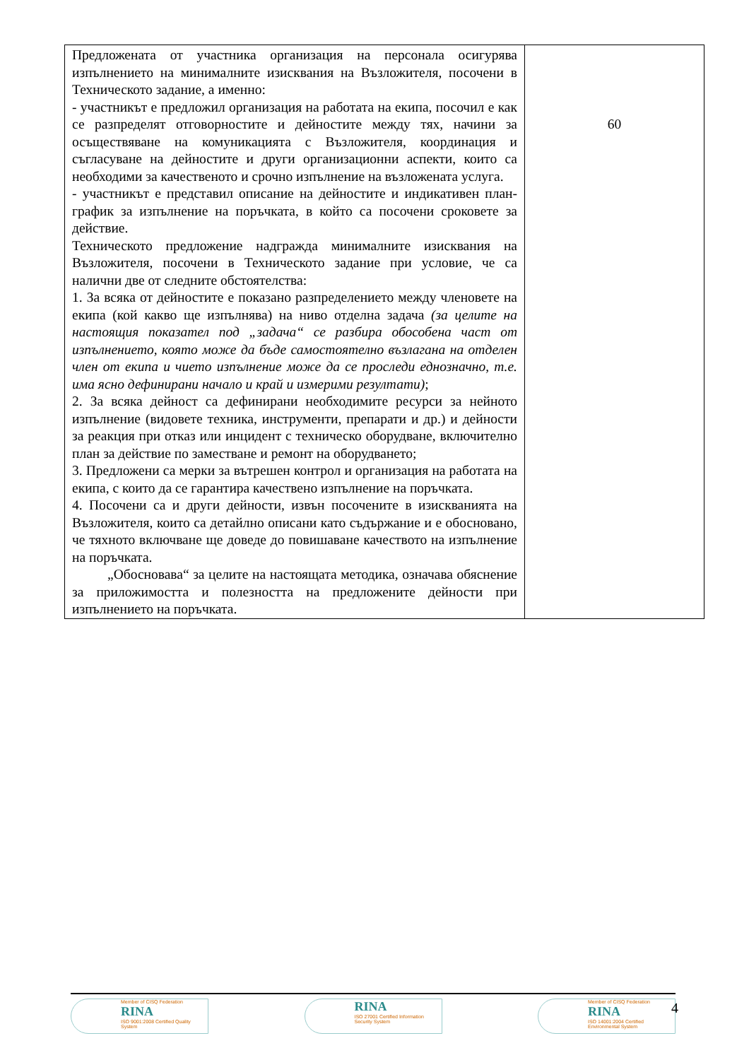| Предложената от участника организация на персонала осигурява изпълнението на минималните изисквания на Възложителя, посочени в Техническото задание, а именно: - участникът е предложил организация на работата на екипа, посочил е как се разпределят отговорностите и дейностите между тях, начини за осъществяване на комуникацията с Възложителя, координация и съгласуване на дейностите и други организационни аспекти, които са необходими за качественото и срочно изпълнение на възложената услуга. - участникът е представил описание на дейностите и индикативен план-график за изпълнение на поръчката, в който са посочени сроковете за действие. Техническото предложение надгражда минималните изисквания на Възложителя, посочени в Техническото задание при условие, че са налични две от следните обстоятелства: 1. За всяка от дейностите е показано разпределението между членовете на екипа (кой какво ще изпълнява) на ниво отделна задача (за целите на настоящия показател под „задача“ се разбира обособена част от изпълнението, която може да бъде самостоятелно възлагана на отделен член от екипа и чието изпълнение може да се проследи еднозначно, т.е. има ясно дефинирани начало и край и измерими резултати) ; 2. За всяка дейност са дефинирани необходимите ресурси за нейното изпълнение (видовете техника, инструменти, препарати и др.) и дейности за реакция при отказ или инцидент с техническо оборудване, включително план за действие по заместване и ремонт на оборудването; 3. Предложени са мерки за вътрешен контрол и организация на работата на екипа, с които да се гарантира качествено изпълнение на поръчката. 4. Посочени са и други дейности, извън посочените в изискванията на Възложителя, които са детайлно описани като съдържание и е обосновано, че тяхното включване ще доведе до повишаване качеството на изпълнение на поръчката. „Обосновава“ за целите на настоящата методика, означава обяснение за приложимостта и полезността на предложените дейности при изпълнението на поръчката. | 60 |
Member of CISQ Federation
RINA
ISO 9001:2008 Certified Quality System
RINA
ISO 27001 Certified Information Security System
Member of CISQ Federation
RINA
ISO 14001:2004 Certified Environmental System
4